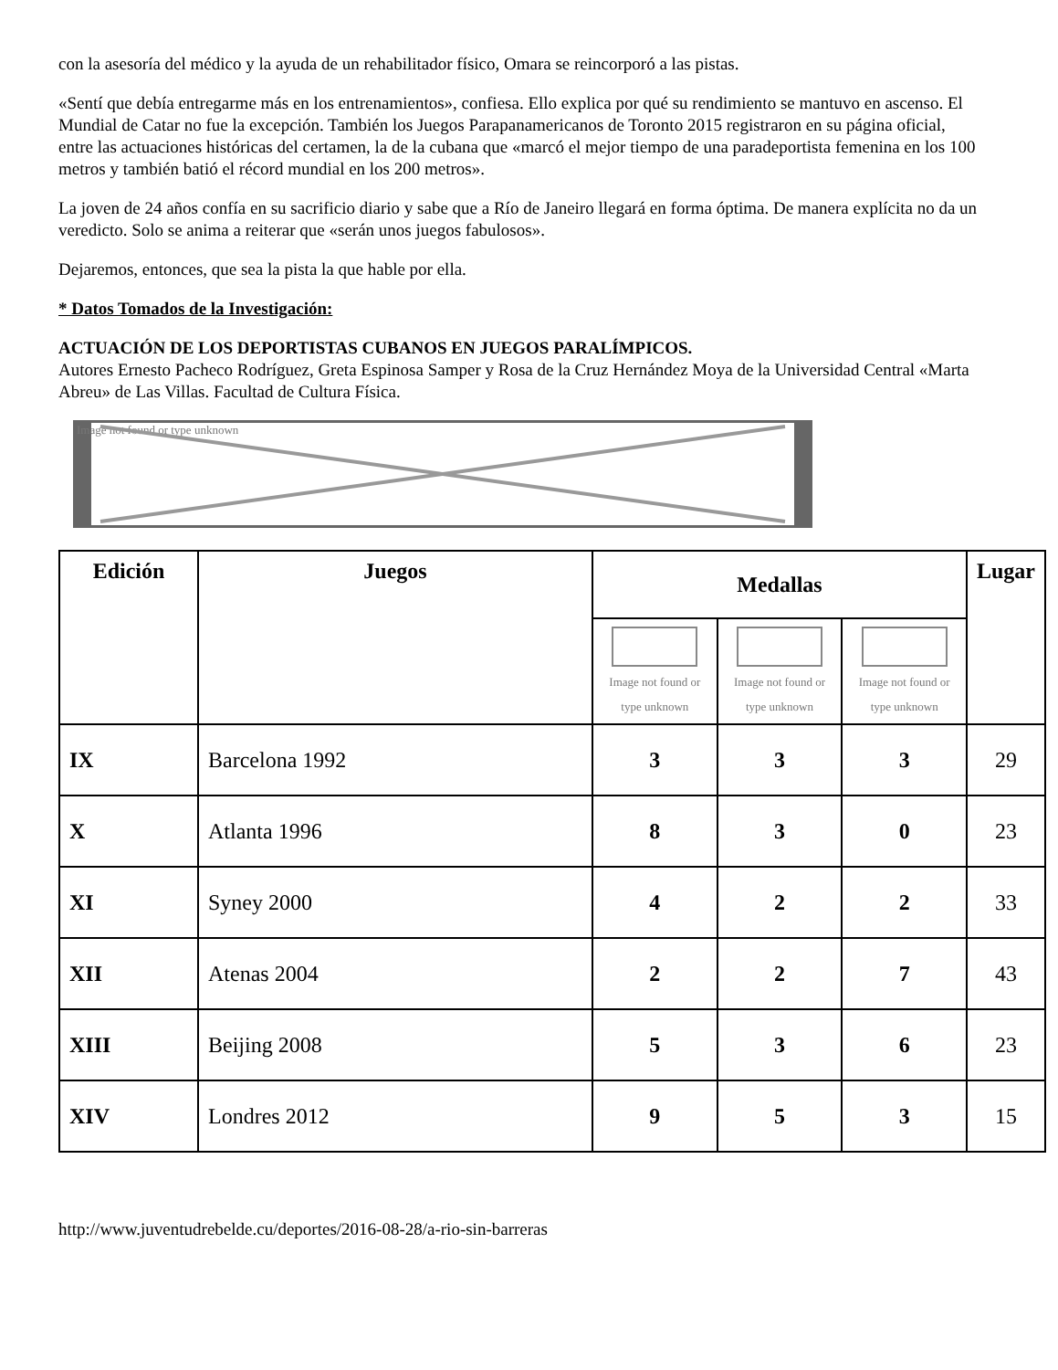con la asesoría del médico y la ayuda de un rehabilitador físico, Omara se reincorporó a las pistas.
«Sentí que debía entregarme más en los entrenamientos», confiesa. Ello explica por qué su rendimiento se mantuvo en ascenso. El Mundial de Catar no fue la excepción. También los Juegos Parapanamericanos de Toronto 2015 registraron en su página oficial, entre las actuaciones históricas del certamen, la de la cubana que «marcó el mejor tiempo de una paradeportista femenina en los 100 metros y también batió el récord mundial en los 200 metros».
La joven de 24 años confía en su sacrificio diario y sabe que a Río de Janeiro llegará en forma óptima. De manera explícita no da un veredicto. Solo se anima a reiterar que «serán unos juegos fabulosos».
Dejaremos, entonces, que sea la pista la que hable por ella.
* Datos Tomados de la Investigación:
ACTUACIÓN DE LOS DEPORTISTAS CUBANOS EN JUEGOS PARALÍMPICOS.
Autores Ernesto Pacheco Rodríguez, Greta Espinosa Samper y Rosa de la Cruz Hernández Moya de la Universidad Central «Marta Abreu» de Las Villas. Facultad de Cultura Física.
Image not found or type unknown
| Edición | Juegos | Medallas | | | Lugar |
| --- | --- | --- | --- | --- | --- |
| | | Image not found or type unknown | Image not found or type unknown | Image not found or type unknown | |
| IX | Barcelona 1992 | 3 | 3 | 3 | 29 |
| X | Atlanta 1996 | 8 | 3 | 0 | 23 |
| XI | Syney 2000 | 4 | 2 | 2 | 33 |
| XII | Atenas 2004 | 2 | 2 | 7 | 43 |
| XIII | Beijing 2008 | 5 | 3 | 6 | 23 |
| XIV | Londres 2012 | 9 | 5 | 3 | 15 |
http://www.juventudrebelde.cu/deportes/2016-08-28/a-rio-sin-barreras